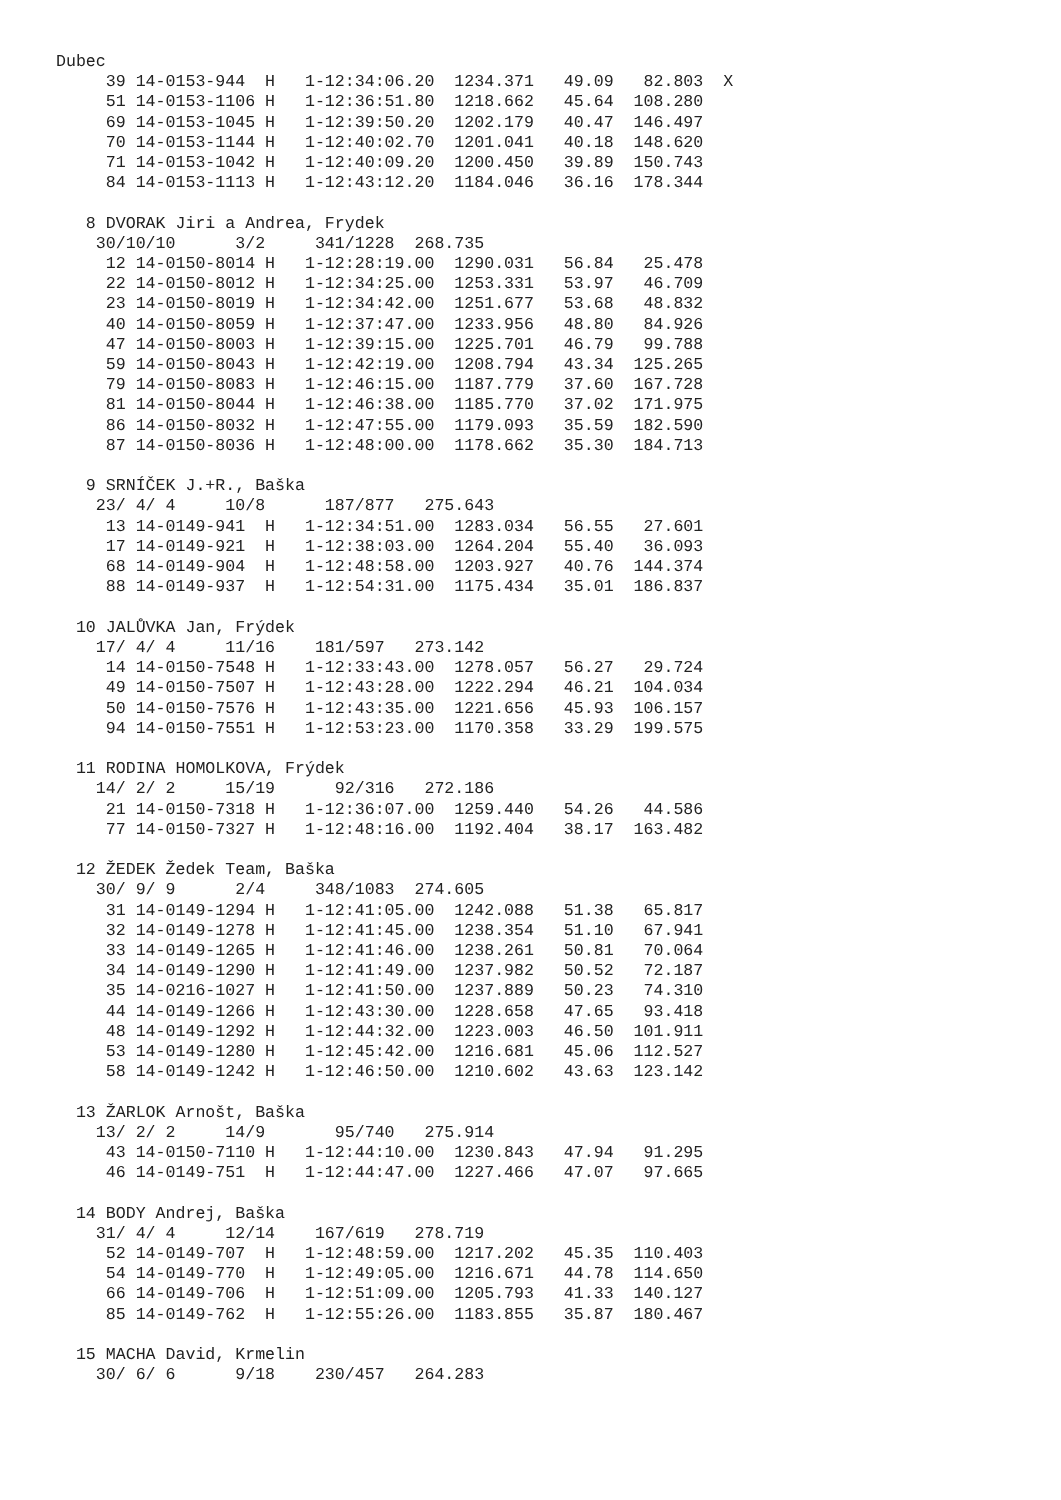Dubec
     39 14-0153-944  H   1-12:34:06.20  1234.371   49.09   82.803  X
     51 14-0153-1106 H   1-12:36:51.80  1218.662   45.64  108.280
     69 14-0153-1045 H   1-12:39:50.20  1202.179   40.47  146.497
     70 14-0153-1144 H   1-12:40:02.70  1201.041   40.18  148.620
     71 14-0153-1042 H   1-12:40:09.20  1200.450   39.89  150.743
     84 14-0153-1113 H   1-12:43:12.20  1184.046   36.16  178.344

   8 DVORAK Jiri a Andrea, Frydek
    30/10/10      3/2     341/1228  268.735
     12 14-0150-8014 H   1-12:28:19.00  1290.031   56.84   25.478
     22 14-0150-8012 H   1-12:34:25.00  1253.331   53.97   46.709
     23 14-0150-8019 H   1-12:34:42.00  1251.677   53.68   48.832
     40 14-0150-8059 H   1-12:37:47.00  1233.956   48.80   84.926
     47 14-0150-8003 H   1-12:39:15.00  1225.701   46.79   99.788
     59 14-0150-8043 H   1-12:42:19.00  1208.794   43.34  125.265
     79 14-0150-8083 H   1-12:46:15.00  1187.779   37.60  167.728
     81 14-0150-8044 H   1-12:46:38.00  1185.770   37.02  171.975
     86 14-0150-8032 H   1-12:47:55.00  1179.093   35.59  182.590
     87 14-0150-8036 H   1-12:48:00.00  1178.662   35.30  184.713

   9 SRNÍČEK J.+R., Baška
    23/ 4/ 4     10/8      187/877   275.643
     13 14-0149-941  H   1-12:34:51.00  1283.034   56.55   27.601
     17 14-0149-921  H   1-12:38:03.00  1264.204   55.40   36.093
     68 14-0149-904  H   1-12:48:58.00  1203.927   40.76  144.374
     88 14-0149-937  H   1-12:54:31.00  1175.434   35.01  186.837

  10 JALŮVKA Jan, Frýdek
    17/ 4/ 4     11/16    181/597   273.142
     14 14-0150-7548 H   1-12:33:43.00  1278.057   56.27   29.724
     49 14-0150-7507 H   1-12:43:28.00  1222.294   46.21  104.034
     50 14-0150-7576 H   1-12:43:35.00  1221.656   45.93  106.157
     94 14-0150-7551 H   1-12:53:23.00  1170.358   33.29  199.575

  11 RODINA HOMOLKOVA, Frýdek
    14/ 2/ 2     15/19      92/316   272.186
     21 14-0150-7318 H   1-12:36:07.00  1259.440   54.26   44.586
     77 14-0150-7327 H   1-12:48:16.00  1192.404   38.17  163.482

  12 ŽEDEK Žedek Team, Baška
    30/ 9/ 9      2/4     348/1083  274.605
     31 14-0149-1294 H   1-12:41:05.00  1242.088   51.38   65.817
     32 14-0149-1278 H   1-12:41:45.00  1238.354   51.10   67.941
     33 14-0149-1265 H   1-12:41:46.00  1238.261   50.81   70.064
     34 14-0149-1290 H   1-12:41:49.00  1237.982   50.52   72.187
     35 14-0216-1027 H   1-12:41:50.00  1237.889   50.23   74.310
     44 14-0149-1266 H   1-12:43:30.00  1228.658   47.65   93.418
     48 14-0149-1292 H   1-12:44:32.00  1223.003   46.50  101.911
     53 14-0149-1280 H   1-12:45:42.00  1216.681   45.06  112.527
     58 14-0149-1242 H   1-12:46:50.00  1210.602   43.63  123.142

  13 ŽARLOK Arnošt, Baška
    13/ 2/ 2     14/9       95/740   275.914
     43 14-0150-7110 H   1-12:44:10.00  1230.843   47.94   91.295
     46 14-0149-751  H   1-12:44:47.00  1227.466   47.07   97.665

  14 BODY Andrej, Baška
    31/ 4/ 4     12/14    167/619   278.719
     52 14-0149-707  H   1-12:48:59.00  1217.202   45.35  110.403
     54 14-0149-770  H   1-12:49:05.00  1216.671   44.78  114.650
     66 14-0149-706  H   1-12:51:09.00  1205.793   41.33  140.127
     85 14-0149-762  H   1-12:55:26.00  1183.855   35.87  180.467

  15 MACHA David, Krmelin
    30/ 6/ 6      9/18    230/457   264.283